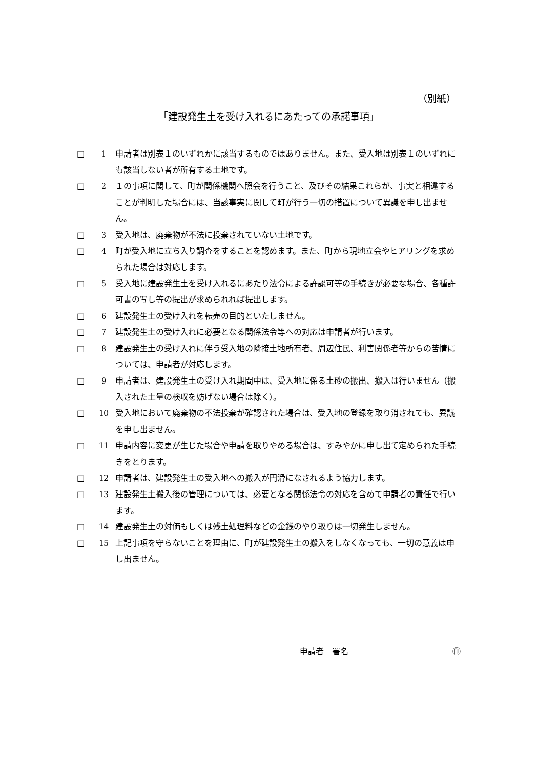（別紙）
「建設発生土を受け入れるにあたっての承諾事項」
□ 1 申請者は別表１のいずれかに該当するものではありません。また、受入地は別表１のいずれにも該当しない者が所有する土地です。
□ 2 １の事項に関して、町が関係機関へ照会を行うこと、及びその結果これらが、事実と相違することが判明した場合には、当該事実に関して町が行う一切の措置について異議を申し出ません。
□ 3 受入地は、廃棄物が不法に投棄されていない土地です。
□ 4 町が受入地に立ち入り調査をすることを認めます。また、町から現地立会やヒアリングを求められた場合は対応します。
□ 5 受入地に建設発生土を受け入れるにあたり法令による許認可等の手続きが必要な場合、各種許可書の写し等の提出が求められれば提出します。
□ 6 建設発生土の受け入れを転売の目的といたしません。
□ 7 建設発生土の受け入れに必要となる関係法令等への対応は申請者が行います。
□ 8 建設発生土の受け入れに伴う受入地の隣接土地所有者、周辺住民、利害関係者等からの苦情については、申請者が対応します。
□ 9 申請者は、建設発生土の受け入れ期間中は、受入地に係る土砂の搬出、搬入は行いません（搬入された土量の検収を妨げない場合は除く）。
□ 10 受入地において廃棄物の不法投棄が確認された場合は、受入地の登録を取り消されても、異議を申し出ません。
□ 11 申請内容に変更が生じた場合や申請を取りやめる場合は、すみやかに申し出て定められた手続きをとります。
□ 12 申請者は、建設発生土の受入地への搬入が円滑になされるよう協力します。
□ 13 建設発生土搬入後の管理については、必要となる関係法令の対応を含めて申請者の責任で行います。
□ 14 建設発生土の対価もしくは残土処理料などの金銭のやり取りは一切発生しません。
□ 15 上記事項を守らないことを理由に、町が建設発生土の搬入をしなくなっても、一切の意義は申し出ません。
申請者　署名 ㊞